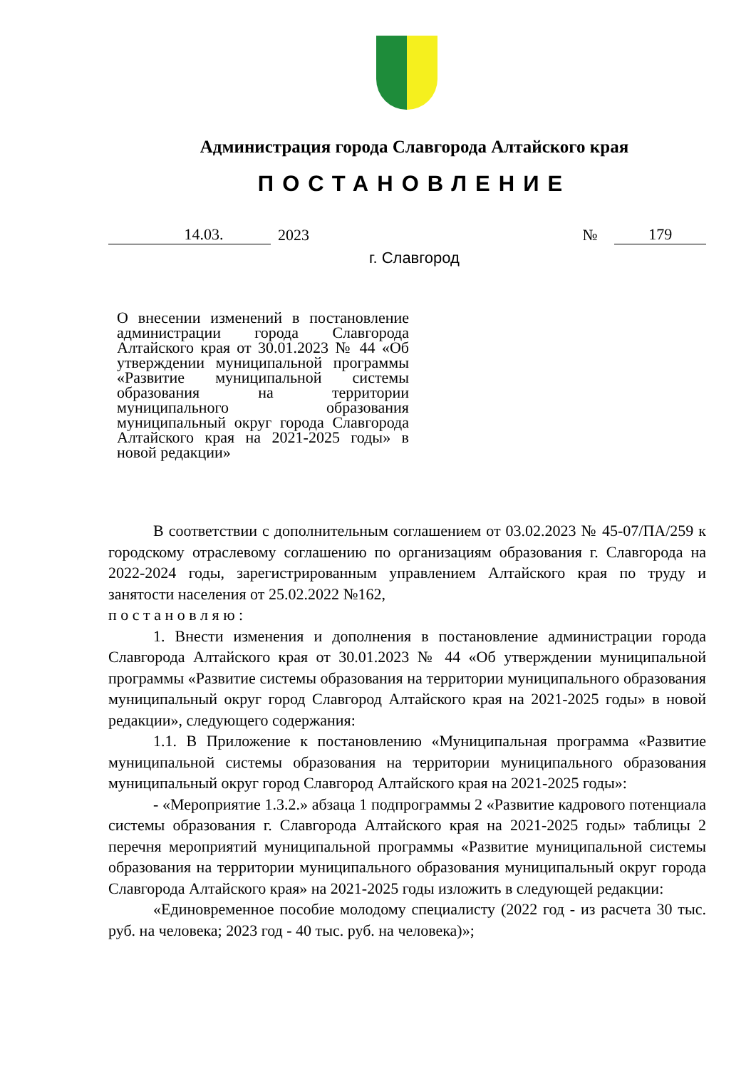Администрация города Славгорода Алтайского края
ПОСТАНОВЛЕНИЕ
14.03. 2023 № 179
г. Славгород
О внесении изменений в постановление администрации города Славгорода Алтайского края от 30.01.2023 № 44 «Об утверждении муниципальной программы «Развитие муниципальной системы образования на территории муниципального образования муниципальный округ города Славгорода Алтайского края на 2021-2025 годы» в новой редакции»
В соответствии с дополнительным соглашением от 03.02.2023 № 45-07/ПА/259 к городскому отраслевому соглашению по организациям образования г. Славгорода на 2022-2024 годы, зарегистрированным управлением Алтайского края по труду и занятости населения от 25.02.2022 №162,
п о с т а н о в л я ю :
1. Внести изменения и дополнения в постановление администрации города Славгорода Алтайского края от 30.01.2023 № 44 «Об утверждении муниципальной программы «Развитие системы образования на территории муниципального образования муниципальный округ город Славгород Алтайского края на 2021-2025 годы» в новой редакции», следующего содержания:
1.1. В Приложение к постановлению «Муниципальная программа «Развитие муниципальной системы образования на территории муниципального образования муниципальный округ город Славгород Алтайского края на 2021-2025 годы»:
- «Мероприятие 1.3.2.» абзаца 1 подпрограммы 2 «Развитие кадрового потенциала системы образования г. Славгорода Алтайского края на 2021-2025 годы» таблицы 2 перечня мероприятий муниципальной программы «Развитие муниципальной системы образования на территории муниципального образования муниципальный округ города Славгорода Алтайского края» на 2021-2025 годы изложить в следующей редакции:
«Единовременное пособие молодому специалисту (2022 год - из расчета 30 тыс. руб. на человека; 2023 год - 40 тыс. руб. на человека)»;